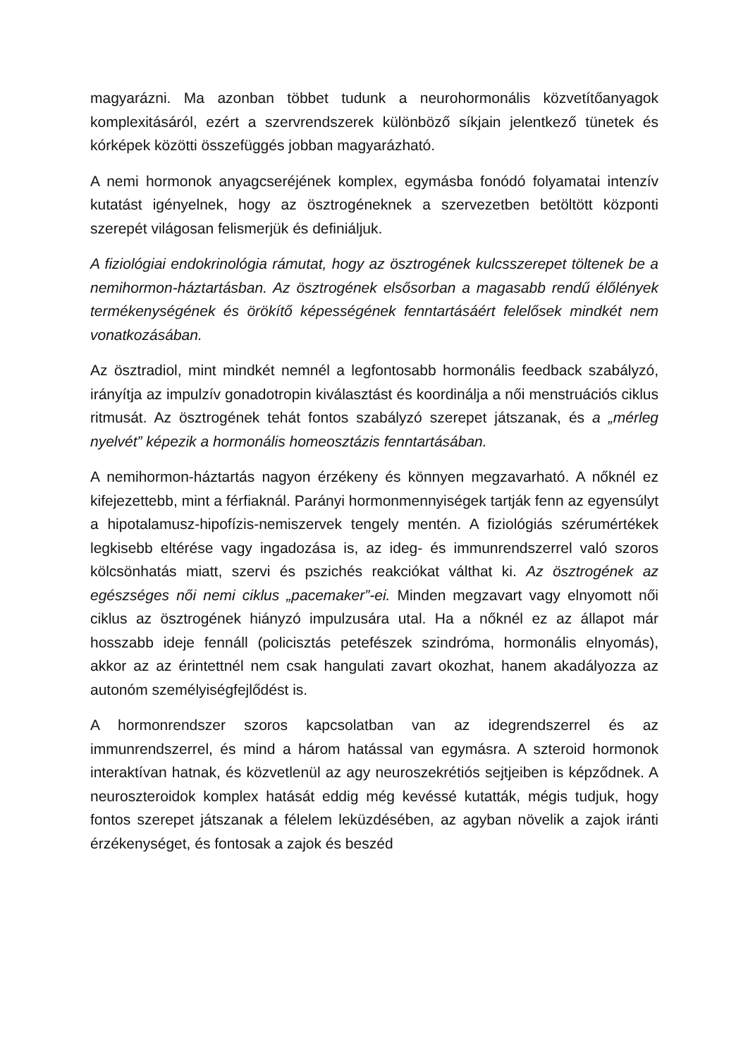magyarázni. Ma azonban többet tudunk a neurohormonális közvetítőanyagok komplexitásáról, ezért a szervrendszerek különböző síkjain jelentkező tünetek és kórképek közötti összefüggés jobban magyarázható.
A nemi hormonok anyagcseréjének komplex, egymásba fonódó folyamatai intenzív kutatást igényelnek, hogy az ösztrogéneknek a szervezetben betöltött központi szerepét világosan felismerjük és definiáljuk.
A fiziológiai endokrinológia rámutat, hogy az ösztrogének kulcsszerepet töltenek be a nemihormon-háztartásban. Az ösztrogének elsősorban a magasabb rendű élőlények termékenységének és örökítő képességének fenntartásáért felelősek mindkét nem vonatkozásában.
Az ösztradiol, mint mindkét nemnél a legfontosabb hormonális feedback szabályzó, irányítja az impulzív gonadotropin kiválasztást és koordinálja a női menstruációs ciklus ritmusát. Az ösztrogének tehát fontos szabályzó szerepet játszanak, és a „mérleg nyelvét” képezik a hormonális homeosztázis fenntartásában.
A nemihormon-háztartás nagyon érzékeny és könnyen megzavarható. A nőknél ez kifejezettebb, mint a férfiaknál. Parányi hormonmennyiségek tartják fenn az egyensúlyt a hipotalamusz-hipofízis-nemiszervek tengely mentén. A fiziológiás szérumértékek legkisebb eltérése vagy ingadozása is, az ideg- és immunrendszerrel való szoros kölcsönhatás miatt, szervi és pszichés reakciókat válthat ki. Az ösztrogének az egészséges női nemi ciklus „pacemaker”-ei. Minden megzavart vagy elnyomott női ciklus az ösztrogének hiányzó impulzusára utal. Ha a nőknél ez az állapot már hosszabb ideje fennáll (policisztás petefészek szindróma, hormonális elnyomás), akkor az az érintettnél nem csak hangulati zavart okozhat, hanem akadályozza az autonóm személyiségfejlődést is.
A hormonrendszer szoros kapcsolatban van az idegrendszerrel és az immunrendszerrel, és mind a három hatással van egymásra. A szteroid hormonok interaktívan hatnak, és közvetlenül az agy neuroszekrétiós sejtjeiben is képződnek. A neuroszteroidok komplex hatását eddig még kevéssé kutatták, mégis tudjuk, hogy fontos szerepet játszanak a félelem leküzdésében, az agyban növelik a zajok iránti érzékenységet, és fontosak a zajok és beszéd